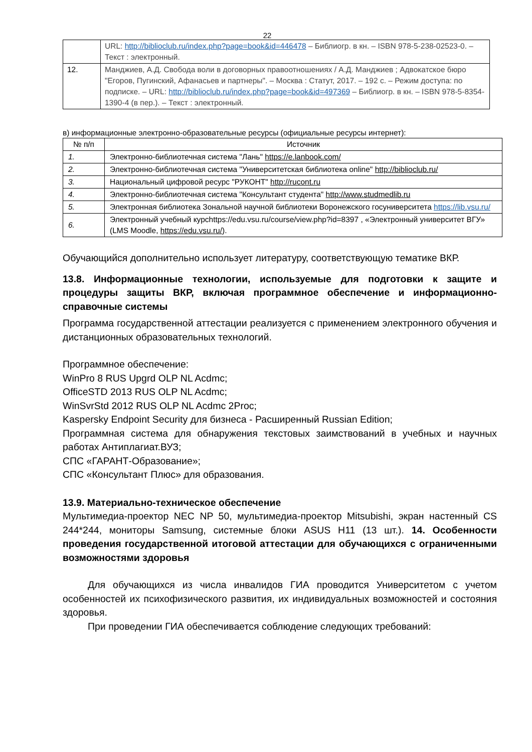22
| | URL: http://biblioclub.ru/index.php?page=book&id=446478 – Библиогр. в кн. – ISBN 978-5-238-02523-0. – Текст : электронный. |
| 12. | Манджиев, А.Д. Свобода воли в договорных правоотношениях / А.Д. Манджиев ; Адвокатское бюро "Егоров, Пугинский, Афанасьев и партнеры". – Москва : Статут, 2017. – 192 с. – Режим доступа: по подписке. – URL: http://biblioclub.ru/index.php?page=book&id=497369 – Библиогр. в кн. – ISBN 978-5-8354-1390-4 (в пер.). – Текст : электронный. |
в) информационные электронно-образовательные ресурсы (официальные ресурсы интернет):
| № п/п | Источник |
| --- | --- |
| 1. | Электронно-библиотечная система "Лань" https://e.lanbook.com/ |
| 2. | Электронно-библиотечная система "Университетская библиотека online" http://biblioclub.ru/ |
| 3. | Национальный цифровой ресурс "РУКОНТ" http://rucont.ru |
| 4. | Электронно-библиотечная система "Консультант студента" http://www.studmedlib.ru |
| 5. | Электронная библиотека Зональной научной библиотеки Воронежского госуниверситета https://lib.vsu.ru/ |
| 6. | Электронный учебный курсhttps://edu.vsu.ru/course/view.php?id=8397 , «Электронный университет ВГУ» (LMS Moodle, https://edu.vsu.ru/ ). |
Обучающийся дополнительно использует литературу, соответствующую тематике ВКР.
13.8. Информационные технологии, используемые для подготовки к защите и процедуры защиты ВКР, включая программное обеспечение и информационно-справочные системы
Программа государственной аттестации реализуется с применением электронного обучения и дистанционных образовательных технологий.
Программное обеспечение:
WinPro 8 RUS Upgrd OLP NL Acdmc;
OfficeSTD 2013 RUS OLP NL Acdmc;
WinSvrStd 2012 RUS OLP NL Acdmc 2Proc;
Kaspersky Endpoint Security для бизнеса - Расширенный Russian Edition;
Программная система для обнаружения текстовых заимствований в учебных и научных работах Антиплагиат.ВУЗ;
СПС «ГАРАНТ-Образование»;
СПС «Консультант Плюс» для образования.
13.9. Материально-техническое обеспечение
Мультимедиа-проектор NEC NP 50, мультимедиа-проектор Mitsubishi, экран настенный CS 244*244, мониторы Samsung, системные блоки ASUS H11 (13 шт.). 14. Особенности проведения государственной итоговой аттестации для обучающихся с ограниченными возможностями здоровья
Для обучающихся из числа инвалидов ГИА проводится Университетом с учетом особенностей их психофизического развития, их индивидуальных возможностей и состояния здоровья.
При проведении ГИА обеспечивается соблюдение следующих требований: